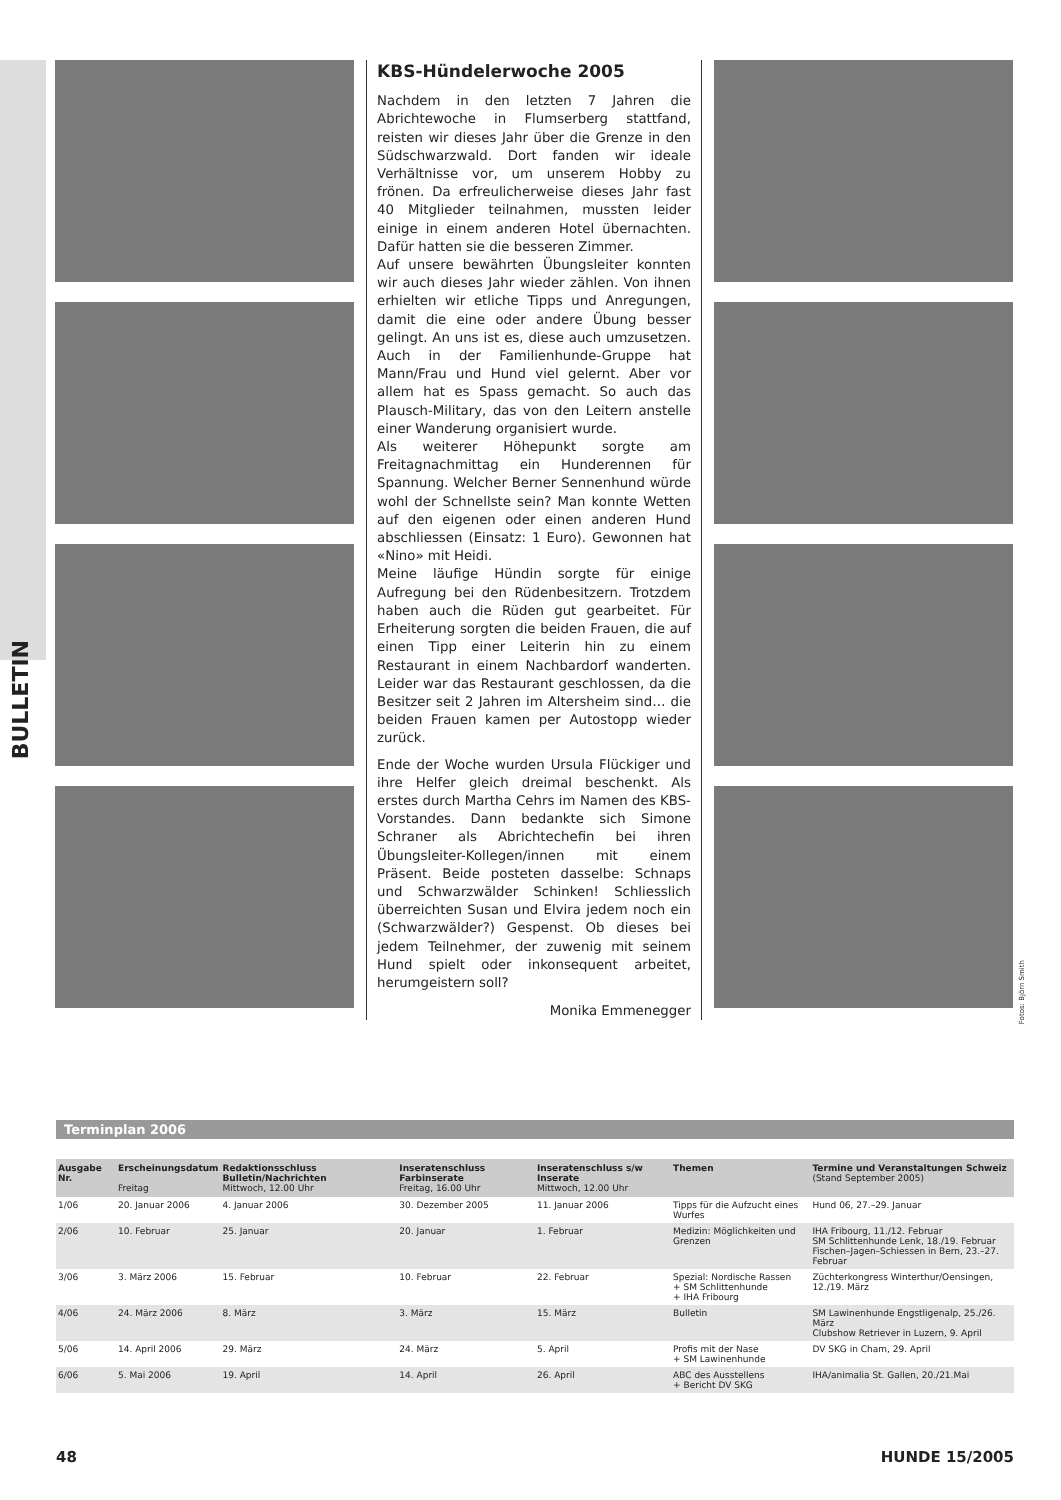BULLETIN
KBS-Hündelerwoche 2005
Nachdem in den letzten 7 Jahren die Abrichtewoche in Flumserberg stattfand, reisten wir dieses Jahr über die Grenze in den Südschwarzwald. Dort fanden wir ideale Verhältnisse vor, um unserem Hobby zu frönen. Da erfreulicherweise dieses Jahr fast 40 Mitglieder teilnahmen, mussten leider einige in einem anderen Hotel übernachten. Dafür hatten sie die besseren Zimmer.
Auf unsere bewährten Übungsleiter konnten wir auch dieses Jahr wieder zählen. Von ihnen erhielten wir etliche Tipps und Anregungen, damit die eine oder andere Übung besser gelingt. An uns ist es, diese auch umzusetzen. Auch in der Familienhunde-Gruppe hat Mann/Frau und Hund viel gelernt. Aber vor allem hat es Spass gemacht. So auch das Plausch-Military, das von den Leitern anstelle einer Wanderung organisiert wurde.
Als weiterer Höhepunkt sorgte am Freitagnachmittag ein Hunderennen für Spannung. Welcher Berner Sennenhund würde wohl der Schnellste sein? Man konnte Wetten auf den eigenen oder einen anderen Hund abschliessen (Einsatz: 1 Euro). Gewonnen hat «Nino» mit Heidi.
Meine läufige Hündin sorgte für einige Aufregung bei den Rüdenbesitzern. Trotzdem haben auch die Rüden gut gearbeitet. Für Erheiterung sorgten die beiden Frauen, die auf einen Tipp einer Leiterin hin zu einem Restaurant in einem Nachbardorf wanderten. Leider war das Restaurant geschlossen, da die Besitzer seit 2 Jahren im Altersheim sind… die beiden Frauen kamen per Autostopp wieder zurück.
Ende der Woche wurden Ursula Flückiger und ihre Helfer gleich dreimal beschenkt. Als erstes durch Martha Cehrs im Namen des KBS-Vorstandes. Dann bedankte sich Simone Schraner als Abrichtechefin bei ihren Übungsleiter-Kollegen/innen mit einem Präsent. Beide posteten dasselbe: Schnaps und Schwarzwälder Schinken! Schliesslich überreichten Susan und Elvira jedem noch ein (Schwarzwälder?) Gespenst. Ob dieses bei jedem Teilnehmer, der zuwenig mit seinem Hund spielt oder inkonsequent arbeitet, herumgeistern soll?
Monika Emmenegger
Fotos: Björn Smith
Terminplan 2006
| Ausgabe Nr. | Erscheinungsdatum Freitag | Redaktionsschluss Bulletin/Nachrichten Mittwoch, 12.00 Uhr | Inseratenschluss Farbinserate Freitag, 16.00 Uhr | Inseratenschluss s/w Inserate Mittwoch, 12.00 Uhr | Themen | Termine und Veranstaltungen Schweiz (Stand September 2005) |
| --- | --- | --- | --- | --- | --- | --- |
| 1/06 | 20. Januar 2006 | 4. Januar 2006 | 30. Dezember 2005 | 11. Januar 2006 | Tipps für die Aufzucht eines Wurfes | Hund 06, 27.–29. Januar |
| 2/06 | 10. Februar | 25. Januar | 20. Januar | 1. Februar | Medizin: Möglichkeiten und Grenzen | IHA Fribourg, 11./12. Februar SM Schlittenhunde Lenk, 18./19. Februar Fischen–Jagen–Schiessen in Bern, 23.–27. Februar |
| 3/06 | 3. März 2006 | 15. Februar | 10. Februar | 22. Februar | Spezial: Nordische Rassen + SM Schlittenhunde + IHA Fribourg | Züchterkongress Winterthur/Oensingen, 12./19. März |
| 4/06 | 24. März 2006 | 8. März | 3. März | 15. März | Bulletin | SM Lawinenhunde Engstligenalp, 25./26. März Clubshow Retriever in Luzern, 9. April |
| 5/06 | 14. April 2006 | 29. März | 24. März | 5. April | Profis mit der Nase + SM Lawinenhunde | DV SKG in Cham, 29. April |
| 6/06 | 5. Mai 2006 | 19. April | 14. April | 26. April | ABC des Ausstellens + Bericht DV SKG | IHA/animalia St. Gallen, 20./21.Mai |
48 HUNDE 15/2005